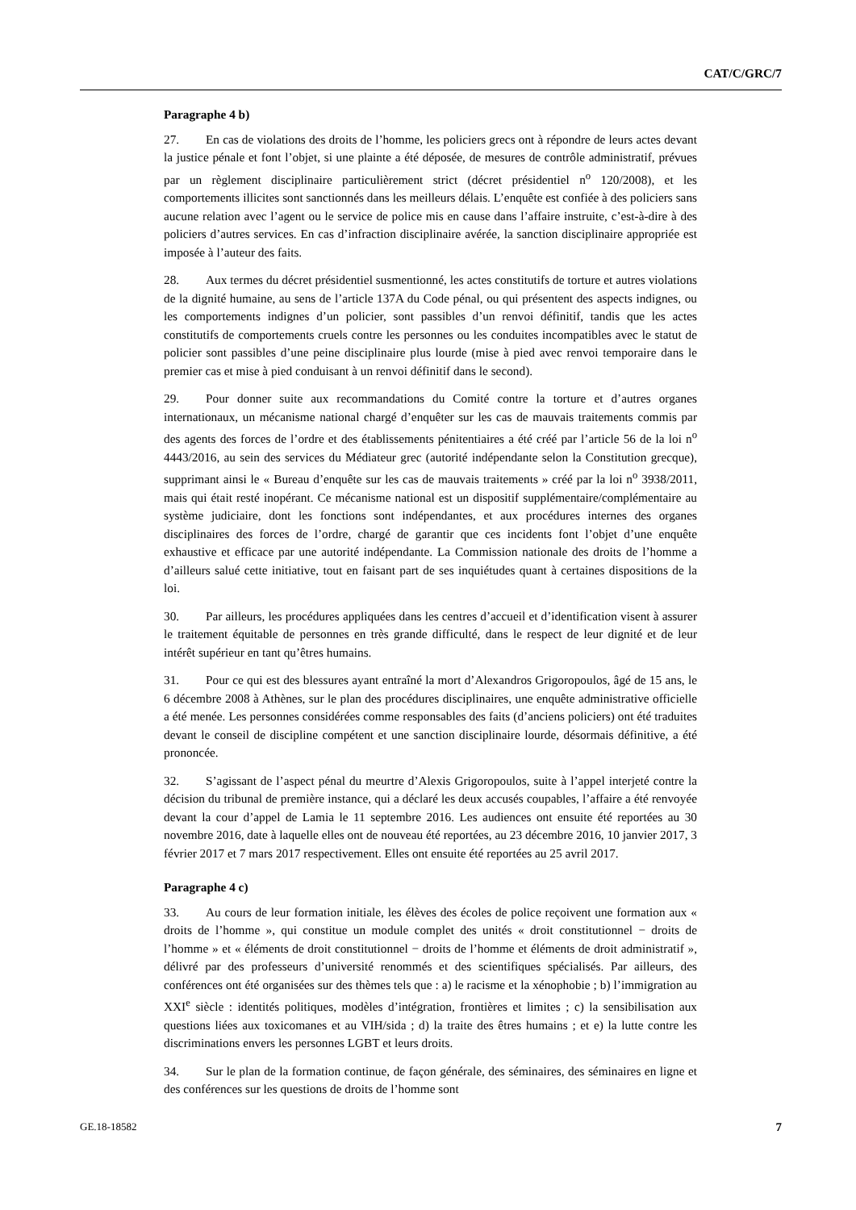CAT/C/GRC/7
Paragraphe 4 b)
27. En cas de violations des droits de l’homme, les policiers grecs ont à répondre de leurs actes devant la justice pénale et font l’objet, si une plainte a été déposée, de mesures de contrôle administratif, prévues par un règlement disciplinaire particulièrement strict (décret présidentiel n<sup>o</sup> 120/2008), et les comportements illicites sont sanctionnés dans les meilleurs délais. L’enquête est confiée à des policiers sans aucune relation avec l’agent ou le service de police mis en cause dans l’affaire instruite, c’est-à-dire à des policiers d’autres services. En cas d’infraction disciplinaire avérée, la sanction disciplinaire appropriée est imposée à l’auteur des faits.
28. Aux termes du décret présidentiel susmentionné, les actes constitutifs de torture et autres violations de la dignité humaine, au sens de l’article 137A du Code pénal, ou qui présentent des aspects indignes, ou les comportements indignes d’un policier, sont passibles d’un renvoi définitif, tandis que les actes constitutifs de comportements cruels contre les personnes ou les conduites incompatibles avec le statut de policier sont passibles d’une peine disciplinaire plus lourde (mise à pied avec renvoi temporaire dans le premier cas et mise à pied conduisant à un renvoi définitif dans le second).
29. Pour donner suite aux recommandations du Comité contre la torture et d’autres organes internationaux, un mécanisme national chargé d’enquêter sur les cas de mauvais traitements commis par des agents des forces de l’ordre et des établissements pénitentiaires a été créé par l’article 56 de la loi n<sup>o</sup> 4443/2016, au sein des services du Médiateur grec (autorité indépendante selon la Constitution grecque), supprimant ainsi le « Bureau d’enquête sur les cas de mauvais traitements » créé par la loi n<sup>o</sup> 3938/2011, mais qui était resté inopérant. Ce mécanisme national est un dispositif supplémentaire/complémentaire au système judiciaire, dont les fonctions sont indépendantes, et aux procédures internes des organes disciplinaires des forces de l’ordre, chargé de garantir que ces incidents font l’objet d’une enquête exhaustive et efficace par une autorité indépendante. La Commission nationale des droits de l’homme a d’ailleurs salué cette initiative, tout en faisant part de ses inquiétudes quant à certaines dispositions de la loi.
30. Par ailleurs, les procédures appliquées dans les centres d’accueil et d’identification visent à assurer le traitement équitable de personnes en très grande difficulté, dans le respect de leur dignité et de leur intérêt supérieur en tant qu’êtres humains.
31. Pour ce qui est des blessures ayant entraîné la mort d’Alexandros Grigoropoulos, âgé de 15 ans, le 6 décembre 2008 à Athènes, sur le plan des procédures disciplinaires, une enquête administrative officielle a été menée. Les personnes considérées comme responsables des faits (d’anciens policiers) ont été traduites devant le conseil de discipline compétent et une sanction disciplinaire lourde, désormais définitive, a été prononcée.
32. S’agissant de l’aspect pénal du meurtre d’Alexis Grigoropoulos, suite à l’appel interjeté contre la décision du tribunal de première instance, qui a déclaré les deux accusés coupables, l’affaire a été renvoyée devant la cour d’appel de Lamia le 11 septembre 2016. Les audiences ont ensuite été reportées au 30 novembre 2016, date à laquelle elles ont de nouveau été reportées, au 23 décembre 2016, 10 janvier 2017, 3 février 2017 et 7 mars 2017 respectivement. Elles ont ensuite été reportées au 25 avril 2017.
Paragraphe 4 c)
33. Au cours de leur formation initiale, les élèves des écoles de police reçoivent une formation aux « droits de l’homme », qui constitue un module complet des unités « droit constitutionnel − droits de l’homme » et « éléments de droit constitutionnel − droits de l’homme et éléments de droit administratif », délivré par des professeurs d’université renommés et des scientifiques spécialisés. Par ailleurs, des conférences ont été organisées sur des thèmes tels que : a) le racisme et la xénophobie ; b) l’immigration au XXI<sup>e</sup> siècle : identités politiques, modèles d’intégration, frontières et limites ; c) la sensibilisation aux questions liées aux toxicomanes et au VIH/sida ; d) la traite des êtres humains ; et e) la lutte contre les discriminations envers les personnes LGBT et leurs droits.
34. Sur le plan de la formation continue, de façon générale, des séminaires, des séminaires en ligne et des conférences sur les questions de droits de l’homme sont
GE.18-18582 7